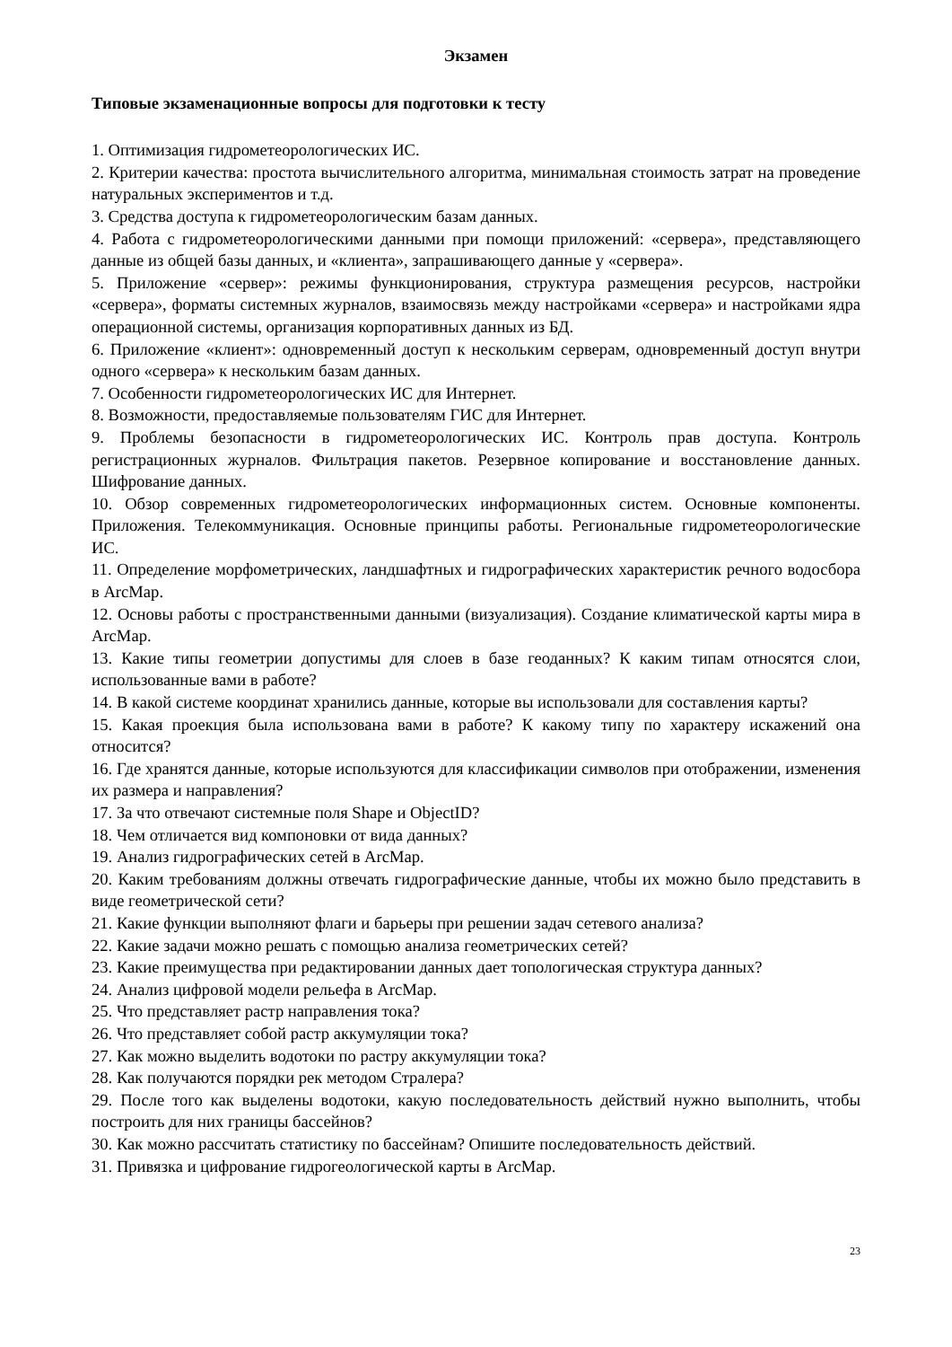Экзамен
Типовые экзаменационные вопросы для подготовки к тесту
1. Оптимизация гидрометеорологических ИС.
2. Критерии качества: простота вычислительного алгоритма, минимальная стоимость затрат на проведение натуральных экспериментов и т.д.
3. Средства доступа к гидрометеорологическим базам данных.
4. Работа с гидрометеорологическими данными при помощи приложений: «сервера», представляющего данные из общей базы данных, и «клиента», запрашивающего данные у «сервера».
5. Приложение «сервер»: режимы функционирования, структура размещения ресурсов, настройки «сервера», форматы системных журналов, взаимосвязь между настройками «сервера» и настройками ядра операционной системы, организация корпоративных данных из БД.
6. Приложение «клиент»: одновременный доступ к нескольким серверам, одновременный доступ внутри одного «сервера» к нескольким базам данных.
7. Особенности гидрометеорологических ИС для Интернет.
8. Возможности, предоставляемые пользователям ГИС для Интернет.
9. Проблемы безопасности в гидрометеорологических ИС. Контроль прав доступа. Контроль регистрационных журналов. Фильтрация пакетов. Резервное копирование и восстановление данных. Шифрование данных.
10. Обзор современных гидрометеорологических информационных систем. Основные компоненты. Приложения. Телекоммуникация. Основные принципы работы. Региональные гидрометеорологические ИС.
11. Определение морфометрических, ландшафтных и гидрографических характеристик речного водосбора в ArcMap.
12. Основы работы с пространственными данными (визуализация). Создание климатической карты мира в ArcMap.
13. Какие типы геометрии допустимы для слоев в базе геоданных? К каким типам относятся слои, использованные вами в работе?
14. В какой системе координат хранились данные, которые вы использовали для составления карты?
15. Какая проекция была использована вами в работе? К какому типу по характеру искажений она относится?
16. Где хранятся данные, которые используются для классификации символов при отображении, изменения их размера и направления?
17. За что отвечают системные поля Shape и ObjectID?
18. Чем отличается вид компоновки от вида данных?
19. Анализ гидрографических сетей в ArcMap.
20. Каким требованиям должны отвечать гидрографические данные, чтобы их можно было представить в виде геометрической сети?
21. Какие функции выполняют флаги и барьеры при решении задач сетевого анализа?
22. Какие задачи можно решать с помощью анализа геометрических сетей?
23. Какие преимущества при редактировании данных дает топологическая структура данных?
24. Анализ цифровой модели рельефа в ArcMap.
25. Что представляет растр направления тока?
26. Что представляет собой растр аккумуляции тока?
27. Как можно выделить водотоки по растру аккумуляции тока?
28. Как получаются порядки рек методом Стралера?
29. После того как выделены водотоки, какую последовательность действий нужно выполнить, чтобы построить для них границы бассейнов?
30. Как можно рассчитать статистику по бассейнам? Опишите последовательность действий.
31. Привязка и цифрование гидрогеологической карты в ArcMap.
23